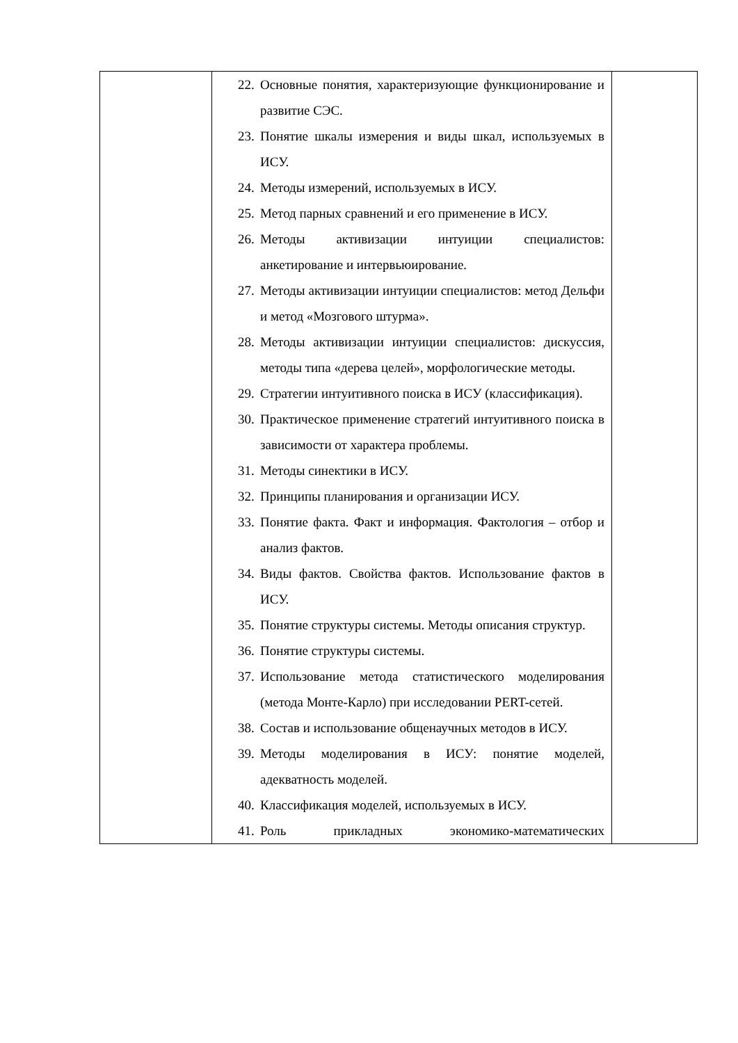| | 22. Основные понятия, характеризующие функционирование и развитие СЭС. 23. Понятие шкалы измерения и виды шкал, используемых в ИСУ. 24. Методы измерений, используемых в ИСУ. 25. Метод парных сравнений и его применение в ИСУ. 26. Методы активизации интуиции специалистов: анкетирование и интервьюирование. 27. Методы активизации интуиции специалистов: метод Дельфи и метод «Мозгового штурма». 28. Методы активизации интуиции специалистов: дискуссия, методы типа «дерева целей», морфологические методы. 29. Стратегии интуитивного поиска в ИСУ (классификация). 30. Практическое применение стратегий интуитивного поиска в зависимости от характера проблемы. 31. Методы синектики в ИСУ. 32. Принципы планирования и организации ИСУ. 33. Понятие факта. Факт и информация. Фактология – отбор и анализ фактов. 34. Виды фактов. Свойства фактов. Использование фактов в ИСУ. 35. Понятие структуры системы. Методы описания структур. 36. Понятие структуры системы. 37. Использование метода статистического моделирования (метода Монте-Карло) при исследовании PERT-сетей. 38. Состав и использование общенаучных методов в ИСУ. 39. Методы моделирования в ИСУ: понятие моделей, адекватность моделей. 40. Классификация моделей, используемых в ИСУ. 41. Роль прикладных экономико-математических | |